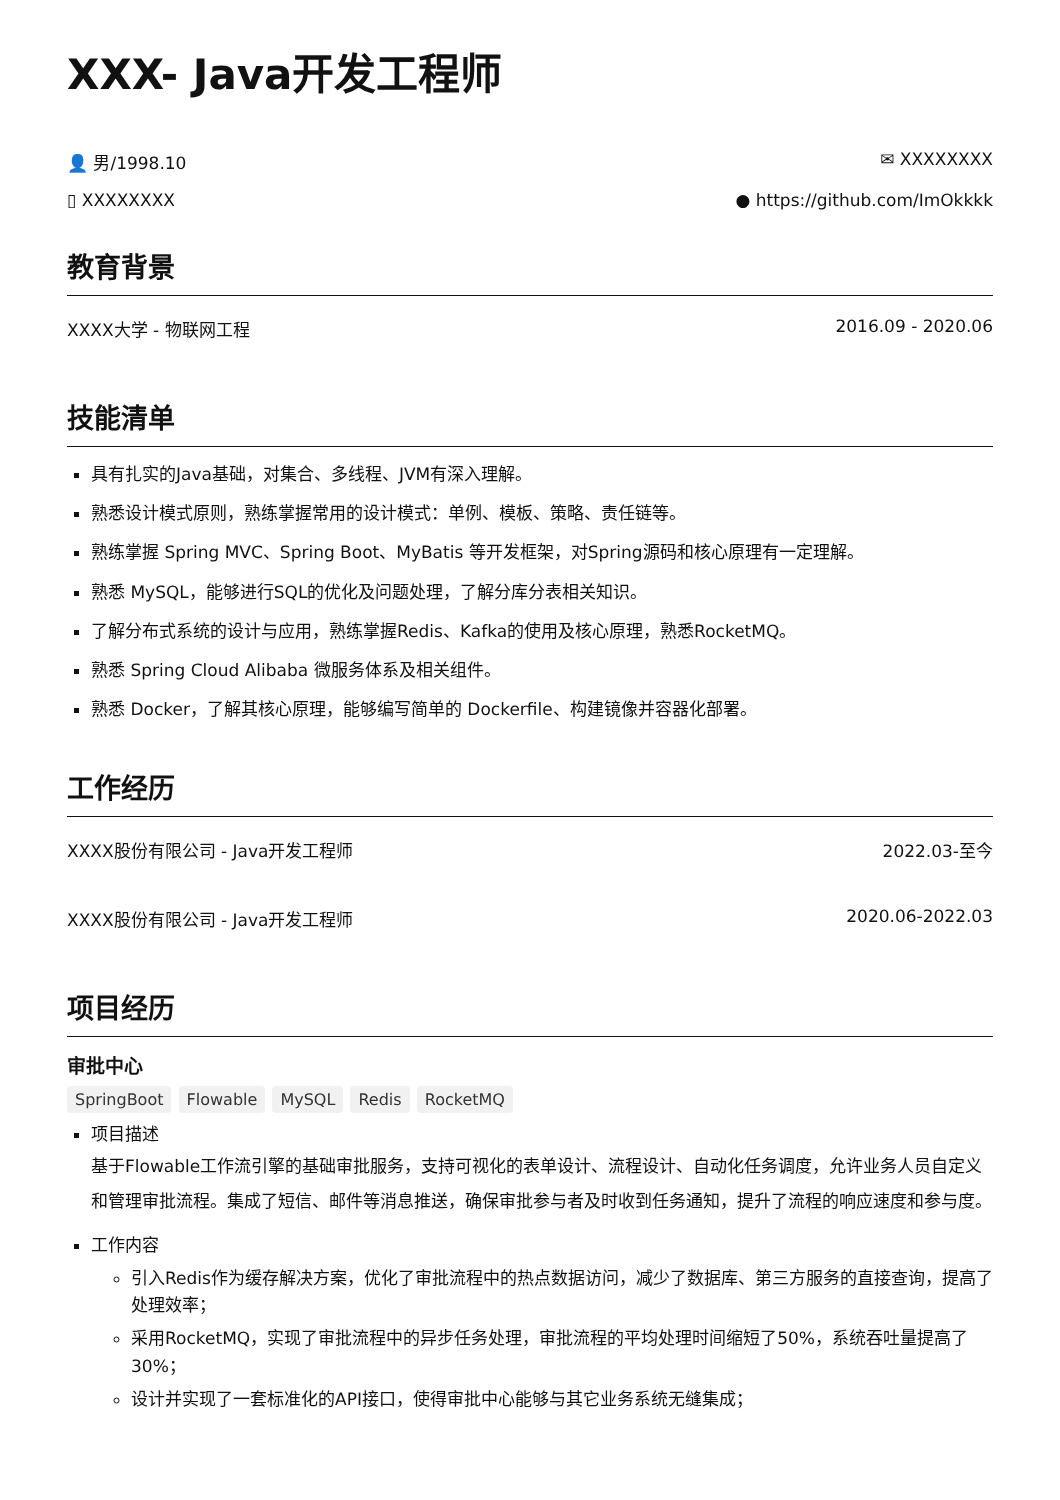XXX- Java开发工程师
👤 男/1998.10 ✉ XXXXXXXX
▯ XXXXXXXX ● https://github.com/ImOkkkk
教育背景
XXXX大学 - 物联网工程 2016.09 - 2020.06
技能清单
具有扎实的Java基础，对集合、多线程、JVM有深入理解。
熟悉设计模式原则，熟练掌握常用的设计模式：单例、模板、策略、责任链等。
熟练掌握 Spring MVC、Spring Boot、MyBatis 等开发框架，对Spring源码和核心原理有一定理解。
熟悉 MySQL，能够进行SQL的优化及问题处理，了解分库分表相关知识。
了解分布式系统的设计与应用，熟练掌握Redis、Kafka的使用及核心原理，熟悉RocketMQ。
熟悉 Spring Cloud Alibaba 微服务体系及相关组件。
熟悉 Docker，了解其核心原理，能够编写简单的 Dockerfile、构建镜像并容器化部署。
工作经历
XXXX股份有限公司 - Java开发工程师 2022.03-至今
XXXX股份有限公司 - Java开发工程师 2020.06-2022.03
项目经历
审批中心
SpringBoot Flowable MySQL Redis RocketMQ
项目描述
基于Flowable工作流引擎的基础审批服务，支持可视化的表单设计、流程设计、自动化任务调度，允许业务人员自定义和管理审批流程。集成了短信、邮件等消息推送，确保审批参与者及时收到任务通知，提升了流程的响应速度和参与度。
工作内容
引入Redis作为缓存解决方案，优化了审批流程中的热点数据访问，减少了数据库、第三方服务的直接查询，提高了处理效率；
采用RocketMQ，实现了审批流程中的异步任务处理，审批流程的平均处理时间缩短了50%，系统吞吐量提高了30%；
设计并实现了一套标准化的API接口，使得审批中心能够与其它业务系统无缝集成；